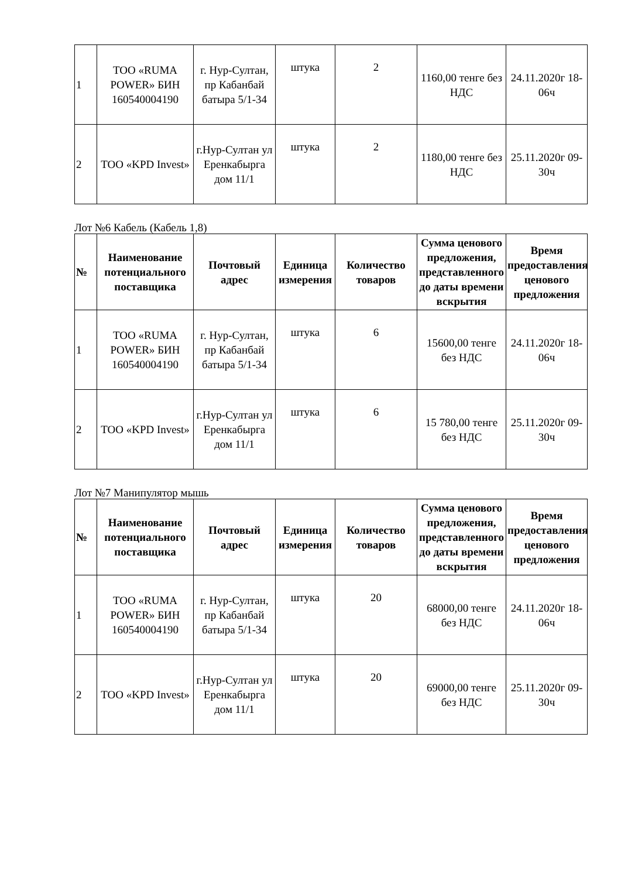| 1 | ТОО «RUMA POWER» БИН 160540004190 | г. Нур-Султан, пр Кабанбай батыра 5/1-34 | штука | 2 | 1160,00 тенге без НДС | 24.11.2020г 18-06ч |
| 2 | ТОО «KPD Invest» | г.Нур-Султан ул Еренкабырга дом 11/1 | штука | 2 | 1180,00 тенге без НДС | 25.11.2020г 09-30ч |
Лот №6 Кабель (Кабель 1,8)
| № | Наименование потенциального поставщика | Почтовый адрес | Единица измерения | Количество товаров | Сумма ценового предложения, представленного до даты времени вскрытия | Время предоставления ценового предложения |
| --- | --- | --- | --- | --- | --- | --- |
| 1 | ТОО «RUMA POWER» БИН 160540004190 | г. Нур-Султан, пр Кабанбай батыра 5/1-34 | штука | 6 | 15600,00 тенге без НДС | 24.11.2020г 18-06ч |
| 2 | ТОО «KPD Invest» | г.Нур-Султан ул Еренкабырга дом 11/1 | штука | 6 | 15 780,00 тенге без НДС | 25.11.2020г 09-30ч |
Лот №7 Манипулятор мышь
| № | Наименование потенциального поставщика | Почтовый адрес | Единица измерения | Количество товаров | Сумма ценового предложения, представленного до даты времени вскрытия | Время предоставления ценового предложения |
| --- | --- | --- | --- | --- | --- | --- |
| 1 | ТОО «RUMA POWER» БИН 160540004190 | г. Нур-Султан, пр Кабанбай батыра 5/1-34 | штука | 20 | 68000,00 тенге без НДС | 24.11.2020г 18-06ч |
| 2 | ТОО «KPD Invest» | г.Нур-Султан ул Еренкабырга дом 11/1 | штука | 20 | 69000,00 тенге без НДС | 25.11.2020г 09-30ч |